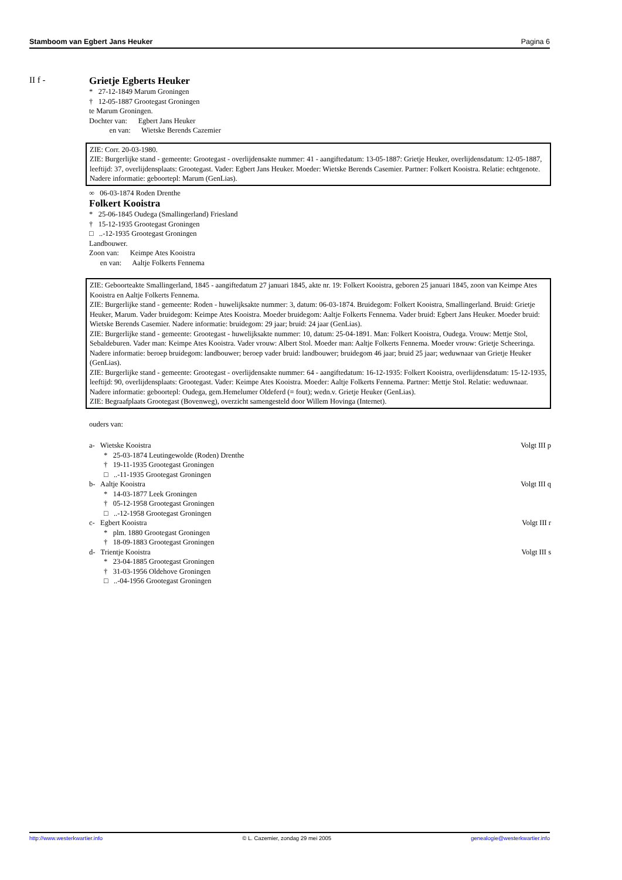Stamboom van Egbert Jans Heuker Pagina 6
II f -
Grietje Egberts Heuker
* 27-12-1849 Marum Groningen
† 12-05-1887 Grootegast Groningen
te Marum Groningen.
Dochter van: Egbert Jans Heuker
en van: Wietske Berends Cazemier
ZIE: Corr. 20-03-1980.
ZIE: Burgerlijke stand - gemeente: Grootegast - overlijdensakte nummer: 41 - aangiftedatum: 13-05-1887: Grietje Heuker, overlijdensdatum: 12-05-1887, leeftijd: 37, overlijdensplaats: Grootegast. Vader: Egbert Jans Heuker. Moeder: Wietske Berends Casemier. Partner: Folkert Kooistra. Relatie: echtgenote. Nadere informatie: geboortepl: Marum (GenLias).
∞ 06-03-1874 Roden Drenthe
Folkert Kooistra
* 25-06-1845 Oudega (Smallingerland) Friesland
† 15-12-1935 Grootegast Groningen
□ ..-12-1935 Grootegast Groningen
Landbouwer.
Zoon van: Keimpe Ates Kooistra
en van: Aaltje Folkerts Fennema
ZIE: Geboorteakte Smallingerland, 1845 - aangiftedatum 27 januari 1845, akte nr. 19: Folkert Kooistra, geboren 25 januari 1845, zoon van Keimpe Ates Kooistra en Aaltje Folkerts Fennema.
ZIE: Burgerlijke stand - gemeente: Roden - huwelijksakte nummer: 3, datum: 06-03-1874. Bruidegom: Folkert Kooistra, Smallingerland. Bruid: Grietje Heuker, Marum. Vader bruidegom: Keimpe Ates Kooistra. Moeder bruidegom: Aaltje Folkerts Fennema. Vader bruid: Egbert Jans Heuker. Moeder bruid: Wietske Berends Casemier. Nadere informatie: bruidegom: 29 jaar; bruid: 24 jaar (GenLias).
ZIE: Burgerlijke stand - gemeente: Grootegast - huwelijksakte nummer: 10, datum: 25-04-1891. Man: Folkert Kooistra, Oudega. Vrouw: Mettje Stol, Sebaldeburen. Vader man: Keimpe Ates Kooistra. Vader vrouw: Albert Stol. Moeder man: Aaltje Folkerts Fennema. Moeder vrouw: Grietje Scheeringa. Nadere informatie: beroep bruidegom: landbouwer; beroep vader bruid: landbouwer; bruidegom 46 jaar; bruid 25 jaar; weduwnaar van Grietje Heuker (GenLias).
ZIE: Burgerlijke stand - gemeente: Grootegast - overlijdensakte nummer: 64 - aangiftedatum: 16-12-1935: Folkert Kooistra, overlijdensdatum: 15-12-1935, leeftijd: 90, overlijdensplaats: Grootegast. Vader: Keimpe Ates Kooistra. Moeder: Aaltje Folkerts Fennema. Partner: Mettje Stol. Relatie: weduwnaar. Nadere informatie: geboortepl: Oudega, gem.Hemelumer Oldeferd (= fout); wedn.v. Grietje Heuker (GenLias).
ZIE: Begraafplaats Grootegast (Bovenweg), overzicht samengesteld door Willem Hovinga (Internet).
ouders van:
a- Wietske Kooistra Volgt III p
* 25-03-1874 Leutingewolde (Roden) Drenthe
† 19-11-1935 Grootegast Groningen
□ ..-11-1935 Grootegast Groningen
b- Aaltje Kooistra Volgt III q
* 14-03-1877 Leek Groningen
† 05-12-1958 Grootegast Groningen
□ ..-12-1958 Grootegast Groningen
c- Egbert Kooistra Volgt III r
* plm. 1880 Grootegast Groningen
† 18-09-1883 Grootegast Groningen
d- Trientje Kooistra Volgt III s
* 23-04-1885 Grootegast Groningen
† 31-03-1956 Oldehove Groningen
□ ..-04-1956 Grootegast Groningen
http://www.westerkwartier.info © L. Cazemier, zondag 29 mei 2005 genealogie@westerkwartier.info